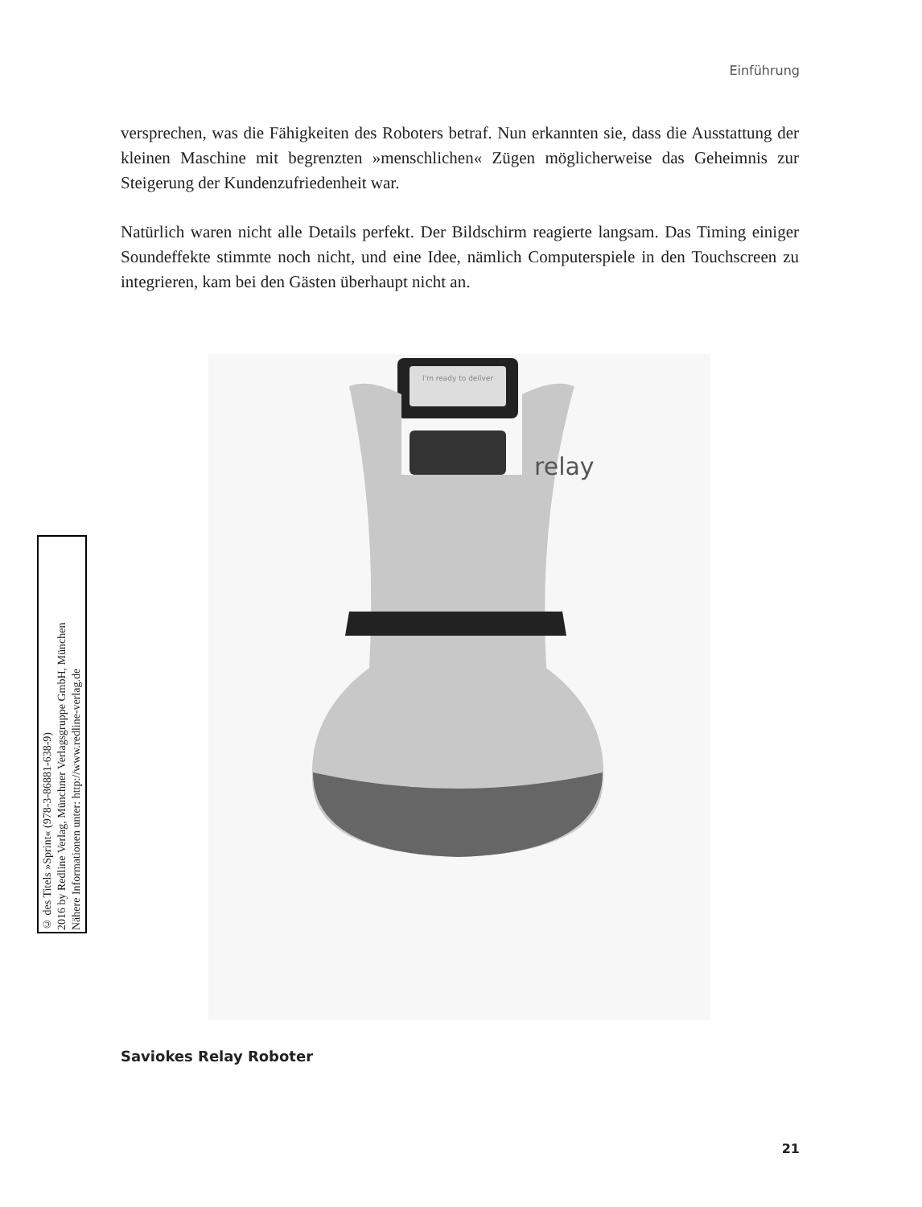Einführung
versprechen, was die Fähigkeiten des Roboters betraf. Nun erkannten sie, dass die Ausstattung der kleinen Maschine mit begrenzten »menschlichen« Zügen möglicherweise das Geheimnis zur Steigerung der Kundenzufriedenheit war.
Natürlich waren nicht alle Details perfekt. Der Bildschirm reagierte langsam. Das Timing einiger Soundeffekte stimmte noch nicht, und eine Idee, nämlich Computerspiele in den Touchscreen zu integrieren, kam bei den Gästen überhaupt nicht an.
I'm ready to deliver
relay
Saviokes Relay Roboter
21
© des Titels »Sprint« (978-3-86881-638-9)
2016 by Redline Verlag, Münchner Verlagsgruppe GmbH, München
Nähere Informationen unter: http://www.redline-verlag.de